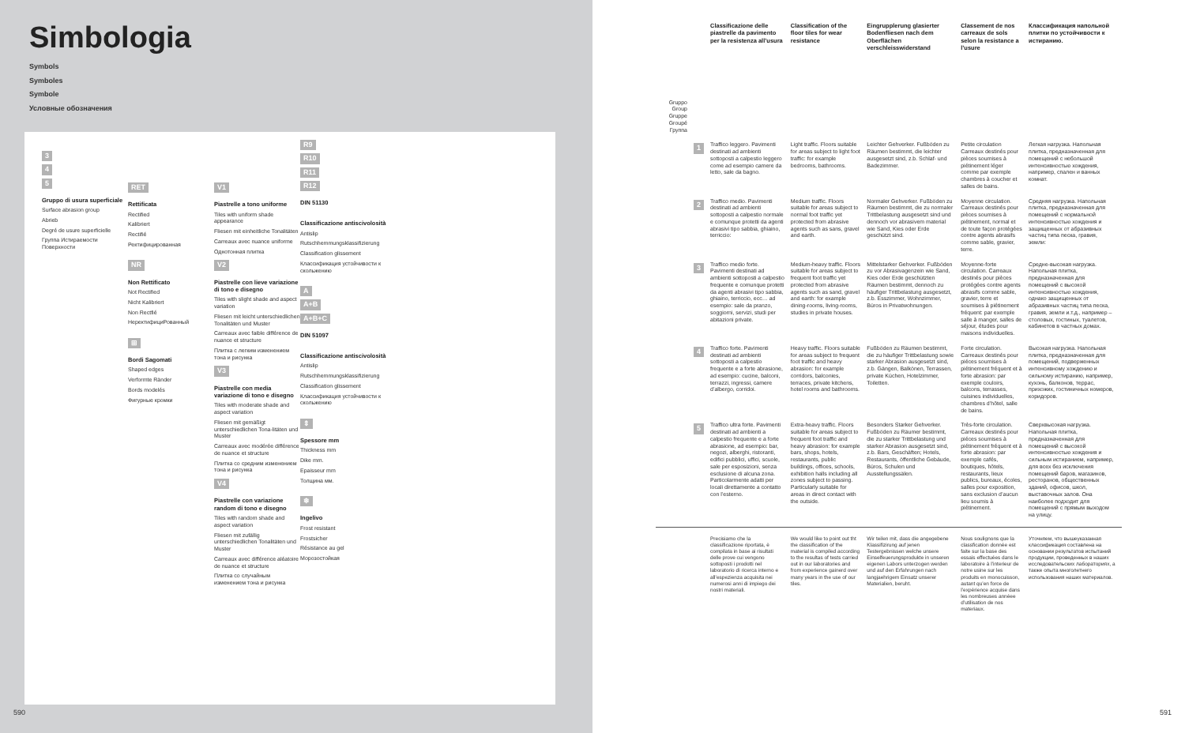Simbologia
Symbols
Symboles
Symbole
Условные обозначения
3
4
5
Gruppo di usura superficiale
Surface abrasion group
Abrieb
Degré de usure superficielle
Группа Истираемости Поверхности
RET
Rettificata
Rectified
Kalibriert
Rectifié
Ректифицированная
NR
Non Rettificato
Not Rectified
Nicht Kalibriert
Non Rectfié
НеректифициРованный
⊞
Bordi Sagomati
Shaped edges
Verformte Ränder
Bords modelés
Фигурные кромки
V1
Piastrelle a tono uniforme
Tiles with uniform shade appearance
Fliesen mit einheitliche Tonalitäten
Carreaux avec nuance uniforme
Однотонная плитка
V2
Piastrelle con lieve variazione di tono e disegno
Tiles with slight shade and aspect variation
Fliesen mit leicht unterschiedlichen Tonalitäten und Muster
Carreaux avec faible différence de nuance et structure
Плитка с легким изменением тона и рисунка
V3
Piastrelle con media variazione di tono e disegno
Tiles with moderate shade and aspect variation
Fliesen mit gemäßigt unterschiedlichen Tona-litäten und Muster
Carreaux avec modérée différence de nuance et structure
Плитка со средним изменением тона и рисунка
V4
Piastrelle con variazione random di tono e disegno
Tiles with random shade and aspect variation
Fliesen mit zufällig unterschiedlichen Tonalitäten und Muster
Carreaux avec différence aléatoire de nuance et structure
Плитка со случайным изменением тона и рисунка
R9
R10
R11
R12
DIN 51130
Classificazione antiscivolosità
Antislip
Rutschhemmungsklassifizierung
Classification glissement
Классификация устойчивости к скольжению
A
A+B
A+B+C
DIN 51097
Classificazione antiscivolosità
Antislip
Rutschhemmungsklassifizierung
Classification glissement
Классификация устойчивости к скольжению
⇕
Spessore mm
Thickness mm
Dike mm.
Epaisseur mm
Толщина мм.
❄
Ingelivo
Frost resistant
Frostsicher
Résistance au gel
Морозостойкая
590
| | | Classificazione delle piastrelle da pavimento per la resistenza all’usura | Classification of the floor tiles for wear resistance | Eingrupplerung glasierter Bodenfliesen nach dem Oberflächen verschleisswiderstand | Classement de nos carreaux de sols selon la resistance a l’usure | Классификация напольной плитки по устойчивости к истиранию. |
| --- | --- | --- | --- | --- | --- | --- |
| Gruppo Group Gruppe Groupé Группа | | | | | | |
| | 1 | Traffico leggero. Pavimenti destinati ad ambienti sottoposti a calpestio leggero come ad esempio camere da letto, sale da bagno. | Light traffic. Floors suitable for areas subject to light foot traffic: for example bedrooms, bathrooms. | Leichter Gehverker. Fußböden zu Räumen bestimmt, die leichter ausgesetzt sind, z.b. Schlaf- und Badezimmer. | Petite circulation Carreaux destinés pour pièces soumises à piétinement léger comme par exemple chambres à coucher et salles de bains. | Легкая нагрузка. Напольная плитка, предназначенная для помещений с небольшой интенсивностью хождения, например, спален и ванных комнат. |
| | 2 | Traffico medio. Pavimenti destinati ad ambienti sottoposti a calpestio normale e comunque protetti da agenti abrasivi tipo sabbia, ghiaino, terriccio: | Medium traffic. Floors suitable for areas subject to normal foot traffic yet protected from abrasive agents such as sans, gravel and earth. | Normaler Gehverker. Fußböden zu Räumen bestimmt, die zu normaler Trittbelastung ausgesetzt sind und dennoch vor abrasivem material wie Sand, Kies oder Erde geschützt sind. | Moyenne circulation. Carreaux destinés pour pièces soumises à piétinement, normal et de toute façon protégées contre agents abrasifs comme sable, gravier, terre. | Средняя нагрузка. Напольная плитка, предназначенная для помещений с нормальной интенсивностью хождения и защищенных от абразивных частиц типа песка, гравия, земли: |
| | 3 | Traffico medio forte. Pavimenti destinati ad ambienti sottoposti a calpestio frequente e comunque protetti da agenti abrasivi tipo sabbia, ghiaino, terriccio, ecc… ad esempio: sale da pranzo, soggiorni, servizi, studi per abitazioni private. | Medium-heavy traffic. Floors suitable for areas subject to frequent foot traffic yet protected from abrasive agents such as sand, gravel and earth: for example dining-rooms, living-rooms, studies in private houses. | Mittelstarker Gehverker. Fußböden zu vor Abrasivagenzein wie Sand, Kies oder Erde geschützten Räumen bestimmt, dennoch zu häufiger Trittbelastung ausgesetzt, z.b. Esszimmer, Wohnzimmer, Büros in Privatwohnungen. | Moyenne-forte circulation. Carreaux destinés pour pièces protégées contre agents abrasifs comme sable, gravier, terre et soumises à piétinement fréquent: par exemple salle à manger, salles de séjour, études pour maisons individuelles. | Средне-высокая нагрузка. Напольная плитка, предназначенная для помещений с высокой интенсивностью хождения, однако защищенных от абразивных частиц типа песка, гравия, земли и.т.д., например – столовых, гостиных, туалетов, кабинетов в частных домах. |
| | 4 | Traffico forte. Pavimenti destinati ad ambienti sottoposti a calpestio frequente e a forte abrasione, ad esempio: cucine, balconi, terrazzi, ingressi, camere d’albergo, corridoi. | Heavy traffic. Floors suitable for areas subject to frequent foot traffic and heavy abrasion: for example corridors, balconies, terraces, private kitchens, hotel rooms and bathrooms. | Fußböden zu Räumen bestimmt, die zu häufiger Trittbelastung sowie starker Abrasion ausgesetzt sind, z.b. Gängen, Balkönen, Terrassen, private Küchen, Hotelzimmer, Toiletten. | Forte circulation. Carreaux destinés pour piéces soumises à piétinement fréquent et à forte abrasion: par exemple couloirs, balcons, terrasses, cuisines individuelles, chambres d’hôtel, salle de bains. | Высокая нагрузка. Напольная плитка, предназначенная для помещений, подверженных интенсивному хождению и сильному истиранию, например, кухонь, балконов, террас, прихожих, гостиничных номеров, коридоров. |
| | 5 | Traffico ultra forte. Pavimenti destinati ad ambienti a calpestio frequente e a forte abrasione, ad esempio: bar, negozi, alberghi, ristoranti, edifici pubblici, uffici, scuole, sale per esposizioni, senza esclusione di alcuna zona. Particolarmente adatti per locali direttamente a contatto con l’esterno. | Extra-heavy traffic. Floors suitable for areas subject to frequent foot traffic and heavy abrasion: for example bars, shops, hotels, restaurants, public buildings, offices, schools, exhibition halls including all zones subject to passing. Particularly suitable for areas in direct contact with the outside. | Besonders Starker Gehverker. Fußböden zu Räumer bestimmt, die zu starker Trittbelastung und starker Abrasion ausgesetzt sind, z.b. Bars, Geschäften; Hotels, Restaurants, öffentliche Gebäude, Büros, Schulen und Ausstellungssälen. | Très-forte circulation. Carreaux destinés pour piéces soumises à piétinement fréquent et à forte abrasion: par exemple cafés, boutiques, hôtels, restaurants, lieux publics, bureaux, écoles, salles pour exposition, sans exclusion d’aucun lieu soumis à piétinement. | Сверхвысокая нагрузка. Напольная плитка, предназначенная для помещений с высокой интенсивностью хождения и сильным истиранием, например, для всех без исключения помещений баров, магазинов, ресторанов, общественных зданий, офисов, школ, выставочных залов. Она наиболее подходит для помещений с прямым выходом на улицу. |
| | | Precisiamo che la classificazione riportata, è compilata in base ai risultati delle prove cui vengono sottoposti i prodotti nel laboratorio di ricerca interno e all’espezienza acquisita nei numerosi anni di impiego dei nostri materiali. | We would like to point out tht the classification of the material is compiled according to the resultas of tests carried out in our laboratories and from experience gainerd over many years in the use of our tiles. | Wir teilen mit, dass die angegebene Klassifizirung auf jenen Testergebnissen welche unsere Einselfeuerungsprodukte in unseren eigenen Labors unterzogen werden und auf den Erfahrungen nach langjaehrigem Einsatz unserer Materialien, beruht. | Nous soulignons que la classfication donnée est faite sur la base des essais effectuées dans le laboratoire à l’interieur de notre usine sur les produits en monocuisson, autant qu’en force de l’expérience acquise dans les nombreuses annéee d’utilisation de nos materiaux. | Уточняем, что вышеуказанная классификация составлена на основании результатов испытаний продукции, проведенных в наших исследовательских лабораториях, а также опыта многолетнего использования наших материалов. |
591